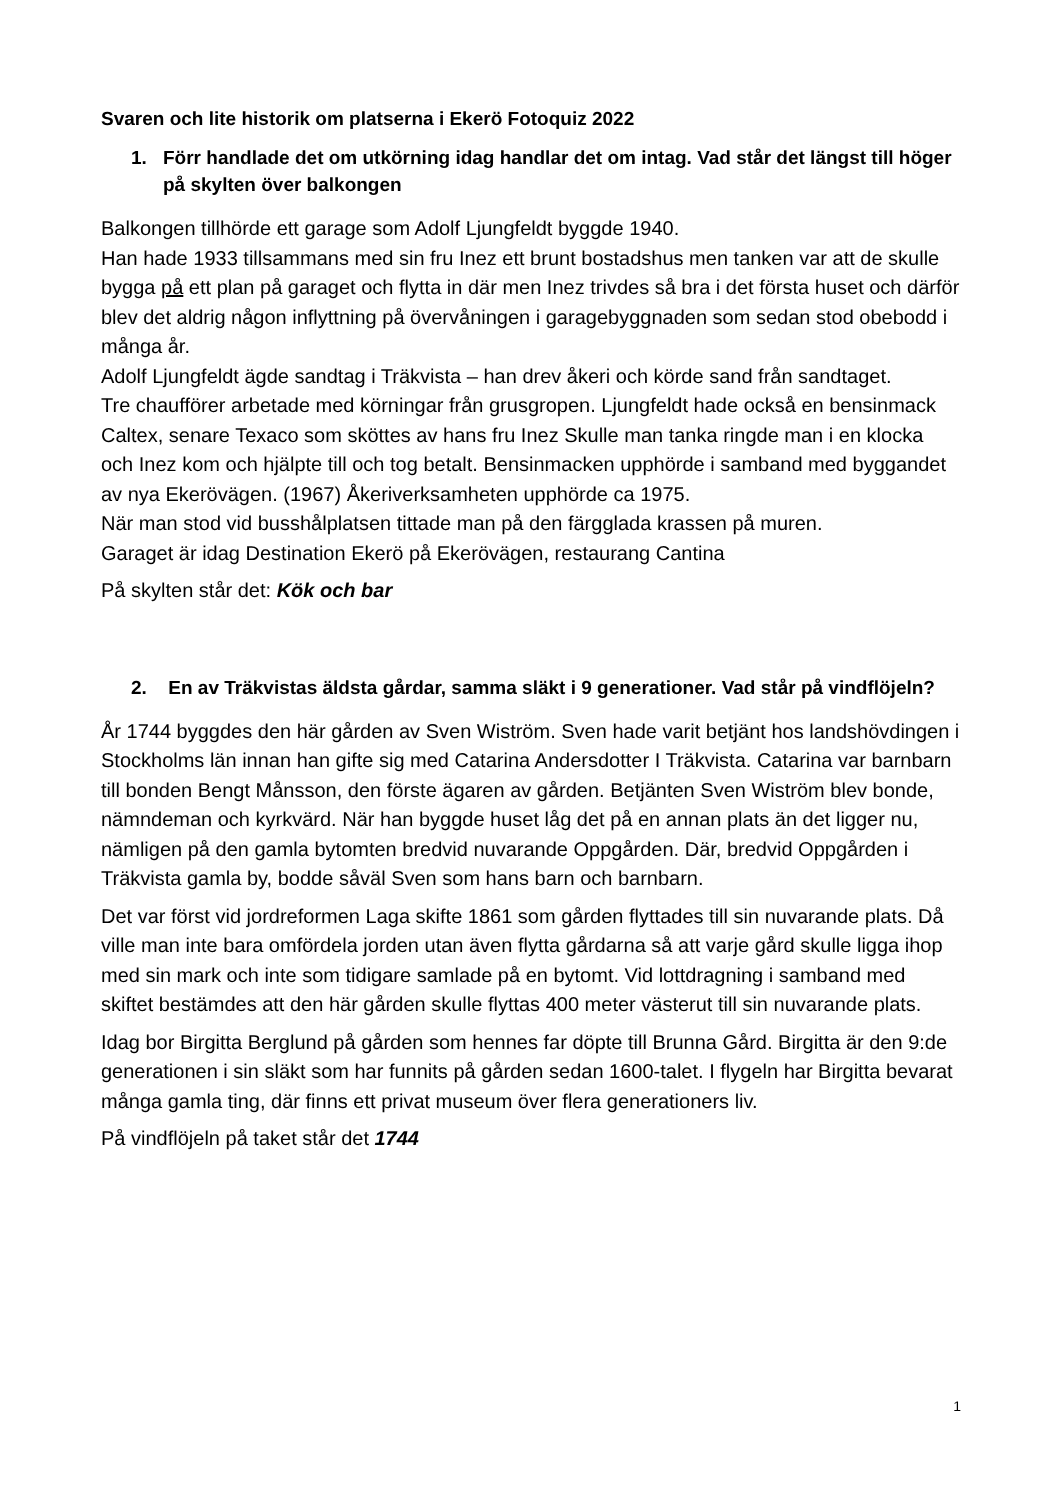Svaren och lite historik om platserna i Ekerö Fotoquiz 2022
1. Förr handlade det om utkörning idag handlar det om intag. Vad står det längst till höger på skylten över balkongen
Balkongen tillhörde ett garage som Adolf Ljungfeldt byggde 1940.
Han hade 1933 tillsammans med sin fru Inez ett brunt bostadshus men tanken var att de skulle bygga på ett plan på garaget och flytta in där men Inez trivdes så bra i det första huset och därför blev det aldrig någon inflyttning på övervåningen i garagebyggnaden som sedan stod obebodd i många år.
Adolf Ljungfeldt ägde sandtag i Träkvista – han drev åkeri och körde sand från sandtaget.
Tre chaufförer arbetade med körningar från grusgropen. Ljungfeldt hade också en bensinmack Caltex, senare Texaco som sköttes av hans fru Inez Skulle man tanka ringde man i en klocka och Inez kom och hjälpte till och tog betalt. Bensinmacken upphörde i samband med byggandet av nya Ekerövägen. (1967) Åkeriverksamheten upphörde ca 1975.
När man stod vid busshålplatsen tittade man på den färgglada krassen på muren.
Garaget är idag Destination Ekerö på Ekerövägen, restaurang Cantina
På skylten står det: Kök och bar
2. En av Träkvistas äldsta gårdar, samma släkt i 9 generationer. Vad står på vindflöjeln?
År 1744 byggdes den här gården av Sven Wiström. Sven hade varit betjänt hos landshövdingen i Stockholms län innan han gifte sig med Catarina Andersdotter I Träkvista. Catarina var barnbarn till bonden Bengt Månsson, den förste ägaren av gården. Betjänten Sven Wiström blev bonde, nämndeman och kyrkvärd. När han byggde huset låg det på en annan plats än det ligger nu, nämligen på den gamla bytomten bredvid nuvarande Oppgården. Där, bredvid Oppgården i Träkvista gamla by, bodde såväl Sven som hans barn och barnbarn.
Det var först vid jordreformen Laga skifte 1861 som gården flyttades till sin nuvarande plats. Då ville man inte bara omfördela jorden utan även flytta gårdarna så att varje gård skulle ligga ihop med sin mark och inte som tidigare samlade på en bytomt. Vid lottdragning i samband med skiftet bestämdes att den här gården skulle flyttas 400 meter västerut till sin nuvarande plats.
Idag bor Birgitta Berglund på gården som hennes far döpte till Brunna Gård. Birgitta är den 9:de generationen i sin släkt som har funnits på gården sedan 1600-talet. I flygeln har Birgitta bevarat många gamla ting, där finns ett privat museum över flera generationers liv.
På vindflöjeln på taket står det 1744
1